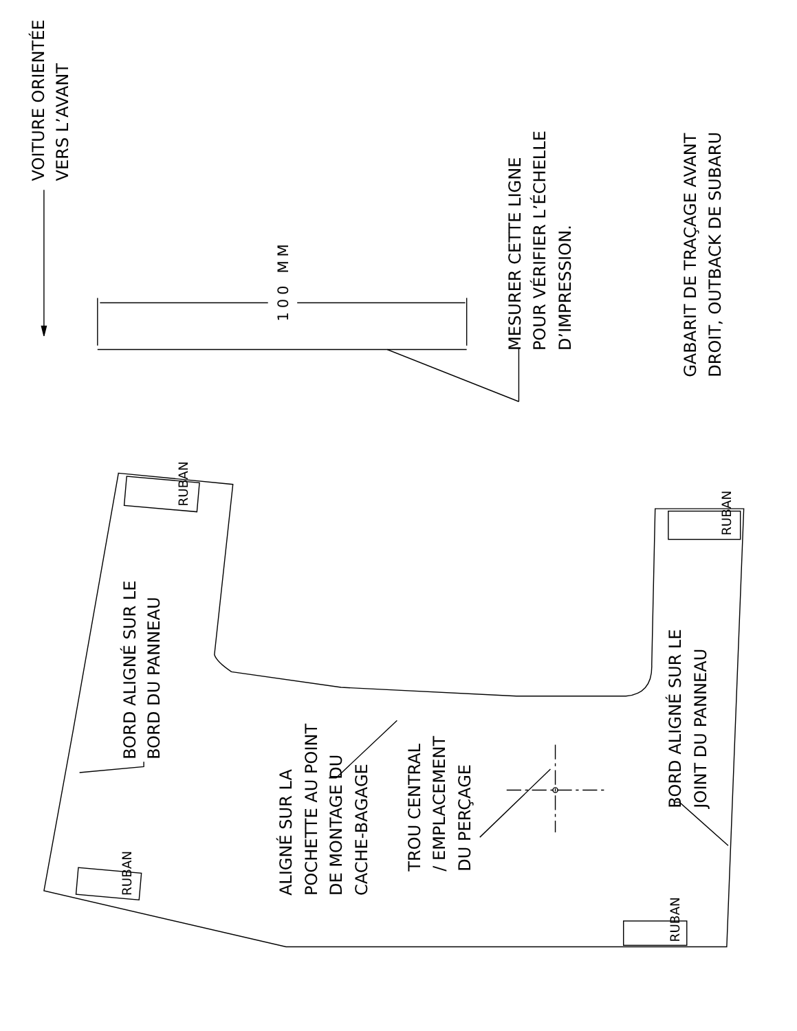VOITURE ORIENTÉE
VERS L’AVANT
RUBAN
BORD ALIGNÉ SUR LE
BORD DU PANNEAU
RUBAN
100 MM
ALIGNÉ SUR LA
POCHETTE AU POINT
DE MONTAGE DU
CACHE-BAGAGE
TROU CENTRAL
/ EMPLACEMENT
DU PERÇAGE
MESURER CETTE LIGNE
POUR VÉRIFIER L’ÉCHELLE
D’IMPRESSION.
BORD ALIGNÉ SUR LE
JOINT DU PANNEAU
RUBAN
RUBAN
GABARIT DE TRAÇAGE AVANT
DROIT, OUTBACK DE SUBARU